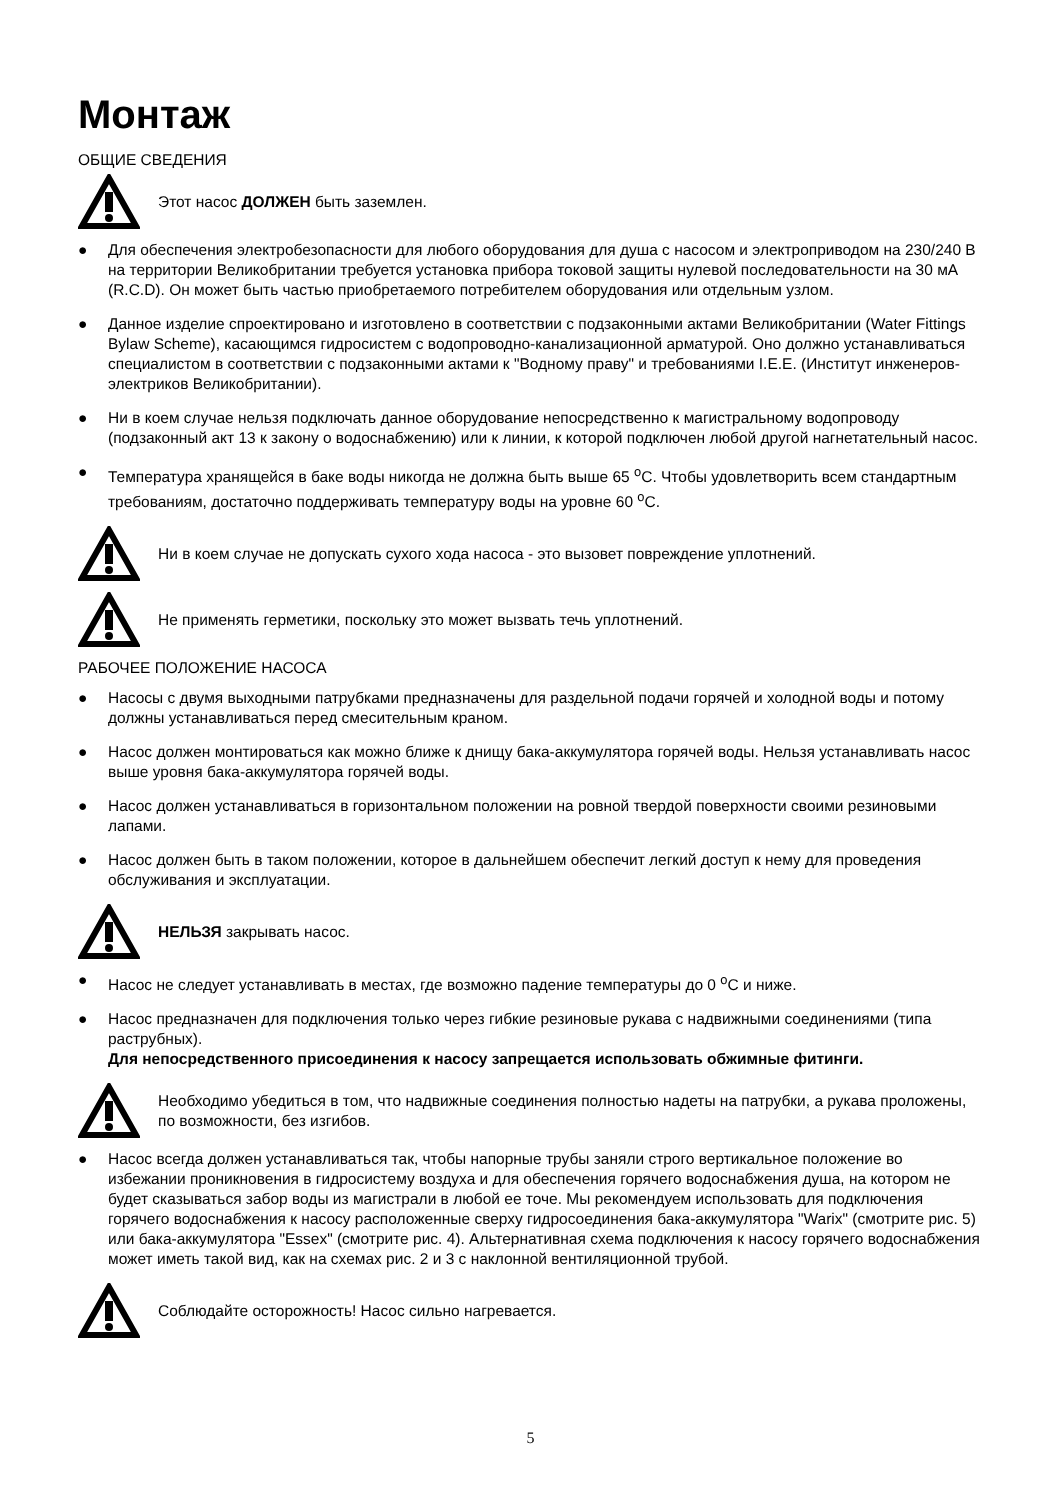Монтаж
ОБЩИЕ СВЕДЕНИЯ
Этот насос ДОЛЖЕН быть заземлен.
● Для обеспечения электробезопасности для любого оборудования для душа с насосом и электроприводом на 230/240 В на территории Великобритании требуется установка прибора токовой защиты нулевой последовательности на 30 мА (R.C.D). Он может быть частью приобретаемого потребителем оборудования или отдельным узлом.
● Данное изделие спроектировано и изготовлено в соответствии с подзаконными актами Великобритании (Water Fittings Bylaw Scheme), касающимся гидросистем с водопроводно-канализационной арматурой. Оно должно устанавливаться специалистом в соответствии с подзаконными актами к "Водному праву" и требованиями I.E.E. (Институт инженеров-электриков Великобритании).
● Ни в коем случае нельзя подключать данное оборудование непосредственно к магистральному водопроводу (подзаконный акт 13 к закону о водоснабжению) или к линии, к которой подключен любой другой нагнетательный насос.
● Температура хранящейся в баке воды никогда не должна быть выше 65 <sup>o</sup>C. Чтобы удовлетворить всем стандартным требованиям, достаточно поддерживать температуру воды на уровне 60 <sup>o</sup>C.
Ни в коем случае не допускать сухого хода насоса - это вызовет повреждение уплотнений.
Не применять герметики, поскольку это может вызвать течь уплотнений.
РАБОЧЕЕ ПОЛОЖЕНИЕ НАСОСА
● Насосы с двумя выходными патрубками предназначены для раздельной подачи горячей и холодной воды и потому должны устанавливаться перед смесительным краном.
● Насос должен монтироваться как можно ближе к днищу бака-аккумулятора горячей воды. Нельзя устанавливать насос выше уровня бака-аккумулятора горячей воды.
● Насос должен устанавливаться в горизонтальном положении на ровной твердой поверхности своими резиновыми лапами.
● Насос должен быть в таком положении, которое в дальнейшем обеспечит легкий доступ к нему для проведения обслуживания и эксплуатации.
НЕЛЬЗЯ закрывать насос.
● Насос не следует устанавливать в местах, где возможно падение температуры до 0 <sup>o</sup>C и ниже.
● Насос предназначен для подключения только через гибкие резиновые рукава с надвижными соединениями (типа раструбных).
Для непосредственного присоединения к насосу запрещается использовать обжимные фитинги.
Необходимо убедиться в том, что надвижные соединения полностью надеты на патрубки, а рукава проложены, по возможности, без изгибов.
● Насос всегда должен устанавливаться так, чтобы напорные трубы заняли строго вертикальное положение во избежании проникновения в гидросистему воздуха и для обеспечения горячего водоснабжения душа, на котором не будет сказываться забор воды из магистрали в любой ее точе. Мы рекомендуем использовать для подключения горячего водоснабжения к насосу расположенные сверху гидросоединения бака-аккумулятора "Warix" (смотрите рис. 5) или бака-аккумулятора "Essex" (смотрите рис. 4). Альтернативная схема подключения к насосу горячего водоснабжения может иметь такой вид, как на схемах рис. 2 и 3 с наклонной вентиляционной трубой.
Соблюдайте осторожность! Насос сильно нагревается.
5